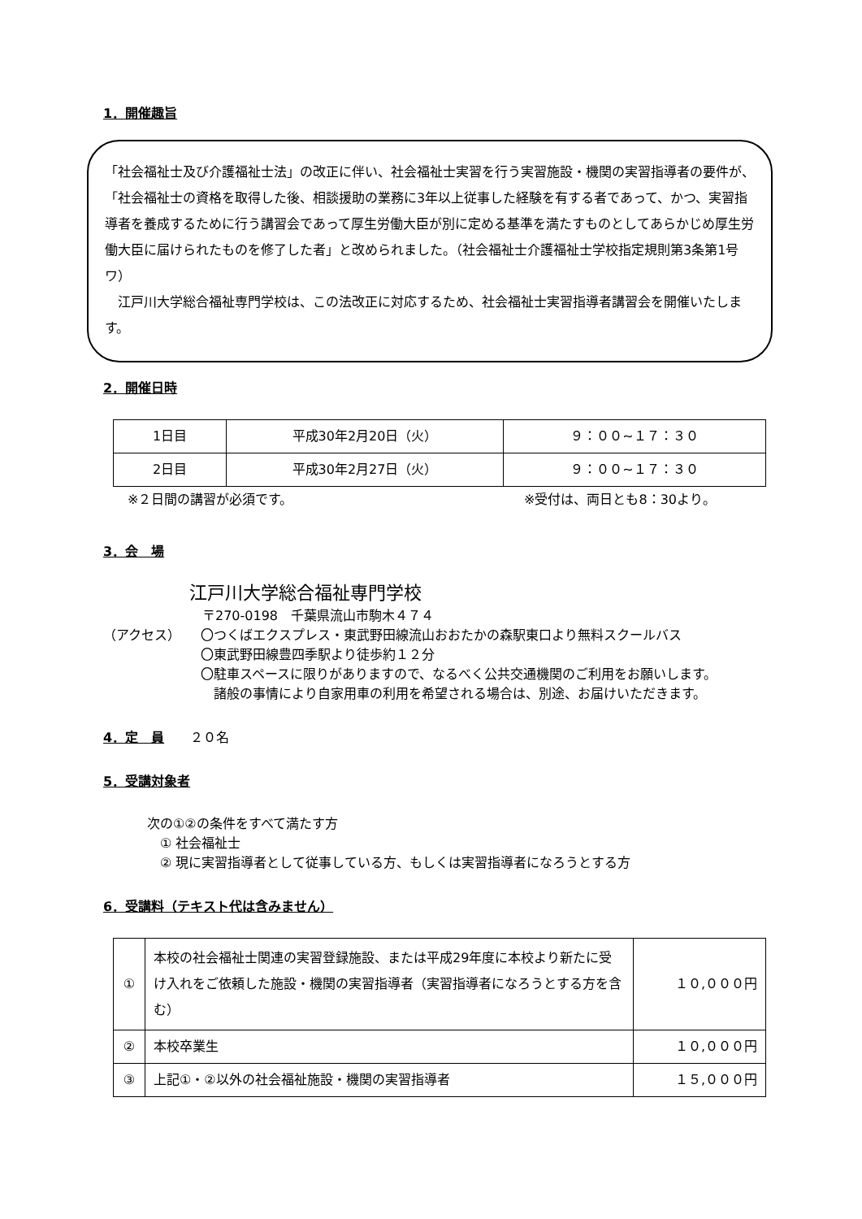1．開催趣旨
「社会福祉士及び介護福祉士法」の改正に伴い、社会福祉士実習を行う実習施設・機関の実習指導者の要件が、「社会福祉士の資格を取得した後、相談援助の業務に3年以上従事した経験を有する者であって、かつ、実習指導者を養成するために行う講習会であって厚生労働大臣が別に定める基準を満たすものとしてあらかじめ厚生労働大臣に届けられたものを修了した者」と改められました。（社会福祉士介護福祉士学校指定規則第3条第1号ワ）
　江戸川大学総合福祉専門学校は、この法改正に対応するため、社会福祉士実習指導者講習会を開催いたします。
2．開催日時
| 1日目 | 平成30年2月20日（火） | ９：００~１７：３０ |
| 2日目 | 平成30年2月27日（火） | ９：００~１７：３０ |
※２日間の講習が必須です。 ※受付は、両日とも8：30より。
3．会　場
江戸川大学総合福祉専門学校
〒270-0198　千葉県流山市駒木４７４
（アクセス） 〇つくばエクスプレス・東武野田線流山おおたかの森駅東口より無料スクールバス
〇東武野田線豊四季駅より徒歩約１２分
〇駐車スペースに限りがありますので、なるべく公共交通機関のご利用をお願いします。
　諸般の事情により自家用車の利用を希望される場合は、別途、お届けいただきます。
4．定　員
　　２０名
5．受講対象者
次の①②の条件をすべて満たす方
　① 社会福祉士
　② 現に実習指導者として従事している方、もしくは実習指導者になろうとする方
6．受講料（テキスト代は含みません）
| ① | 本校の社会福祉士関連の実習登録施設、または平成29年度に本校より新たに受け入れをご依頼した施設・機関の実習指導者（実習指導者になろうとする方を含む） | １０,０００円 |
| ② | 本校卒業生 | １０,０００円 |
| ③ | 上記①・②以外の社会福祉施設・機関の実習指導者 | １５,０００円 |